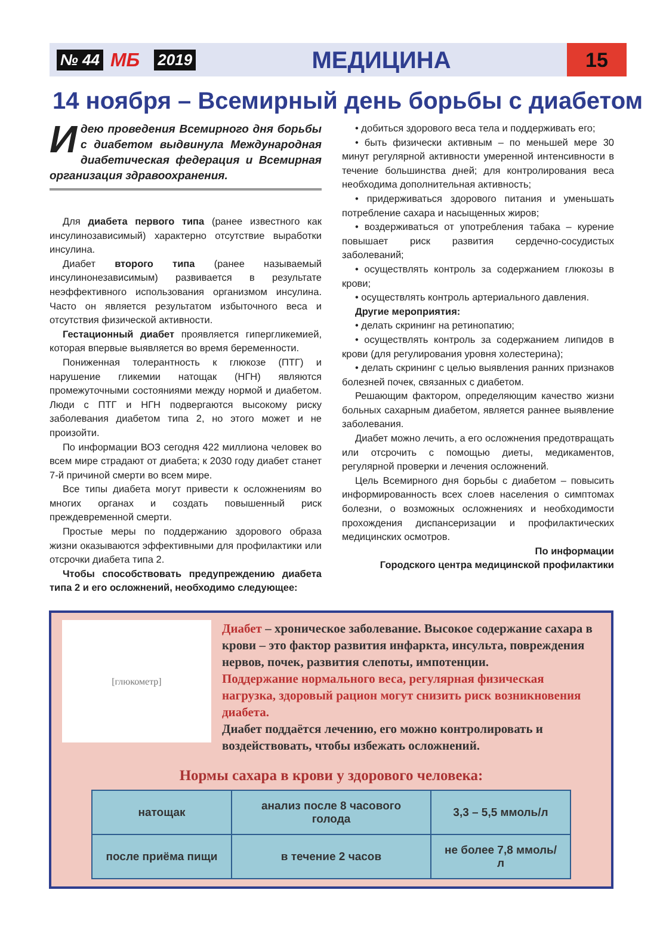№ 44 МБ 2019 МЕДИЦИНА 15
14 ноября – Всемирный день борьбы с диабетом
Идею проведения Всемирного дня борьбы с диабетом выдвинула Международная диабетическая федерация и Всемирная организация здравоохранения.
Для диабета первого типа (ранее известного как инсулинозависимый) характерно отсутствие выработки инсулина.
Диабет второго типа (ранее называемый инсулинонезависимым) развивается в результате неэффективного использования организмом инсулина. Часто он является результатом избыточного веса и отсутствия физической активности.
Гестационный диабет проявляется гипергликемией, которая впервые выявляется во время беременности.
Пониженная толерантность к глюкозе (ПТГ) и нарушение гликемии натощак (НГН) являются промежуточными состояниями между нормой и диабетом. Люди с ПТГ и НГН подвергаются высокому риску заболевания диабетом типа 2, но этого может и не произойти.
По информации ВОЗ сегодня 422 миллиона человек во всем мире страдают от диабета; к 2030 году диабет станет 7-й причиной смерти во всем мире.
Все типы диабета могут привести к осложнениям во многих органах и создать повышенный риск преждевременной смерти.
Простые меры по поддержанию здорового образа жизни оказываются эффективными для профилактики или отсрочки диабета типа 2.
Чтобы способствовать предупреждению диабета типа 2 и его осложнений, необходимо следующее:
• добиться здорового веса тела и поддерживать его;
• быть физически активным – по меньшей мере 30 минут регулярной активности умеренной интенсивности в течение большинства дней; для контролирования веса необходима дополнительная активность;
• придерживаться здорового питания и уменьшать потребление сахара и насыщенных жиров;
• воздерживаться от употребления табака – курение повышает риск развития сердечно-сосудистых заболеваний;
• осуществлять контроль за содержанием глюкозы в крови;
• осуществлять контроль артериального давления.
Другие мероприятия:
• делать скрининг на ретинопатию;
• осуществлять контроль за содержанием липидов в крови (для регулирования уровня холестерина);
• делать скрининг с целью выявления ранних признаков болезней почек, связанных с диабетом.
Решающим фактором, определяющим качество жизни больных сахарным диабетом, является раннее выявление заболевания.
Диабет можно лечить, а его осложнения предотвращать или отсрочить с помощью диеты, медикаментов, регулярной проверки и лечения осложнений.
Цель Всемирного дня борьбы с диабетом – повысить информированность всех слоев населения о симптомах болезни, о возможных осложнениях и необходимости прохождения диспансеризации и профилактических медицинских осмотров.
По информации
Городского центра медицинской профилактики
[глюкометр]
Диабет – хроническое заболевание. Высокое содержание сахара в крови – это фактор развития инфаркта, инсульта, повреждения нервов, почек, развития слепоты, импотенции.
Поддержание нормального веса, регулярная физическая нагрузка, здоровый рацион могут снизить риск возникновения диабета.
Диабет поддаётся лечению, его можно контролировать и воздействовать, чтобы избежать осложнений.
Нормы сахара в крови у здорового человека:
| натощак | анализ после 8 часового голода | 3,3 – 5,5 ммоль/л |
| после приёма пищи | в течение 2 часов | не более 7,8 ммоль/л |